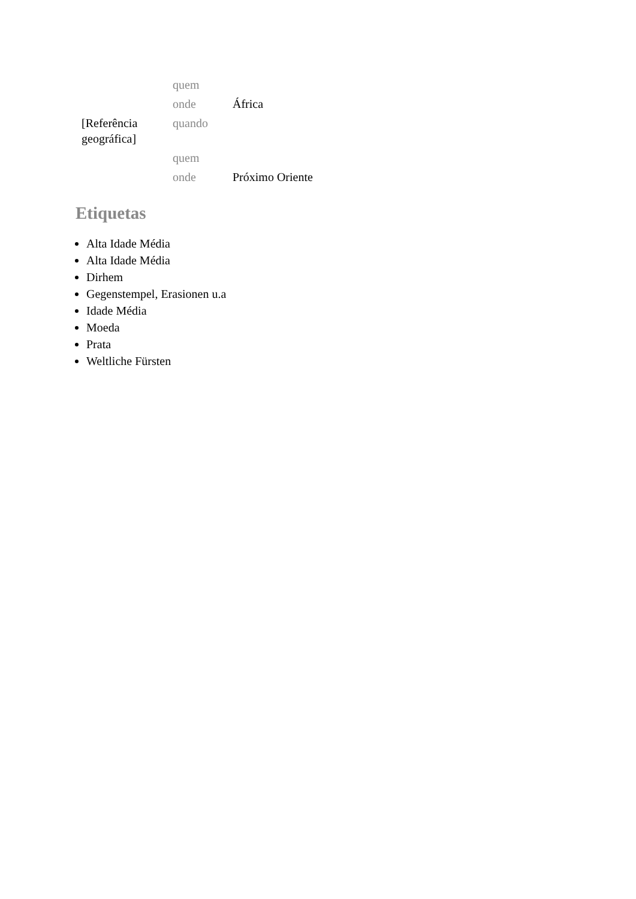| | quem | |
| | onde | África |
| [Referência geográfica] | quando | |
| | quem | |
| | onde | Próximo Oriente |
Etiquetas
Alta Idade Média
Alta Idade Média
Dirhem
Gegenstempel, Erasionen u.a
Idade Média
Moeda
Prata
Weltliche Fürsten